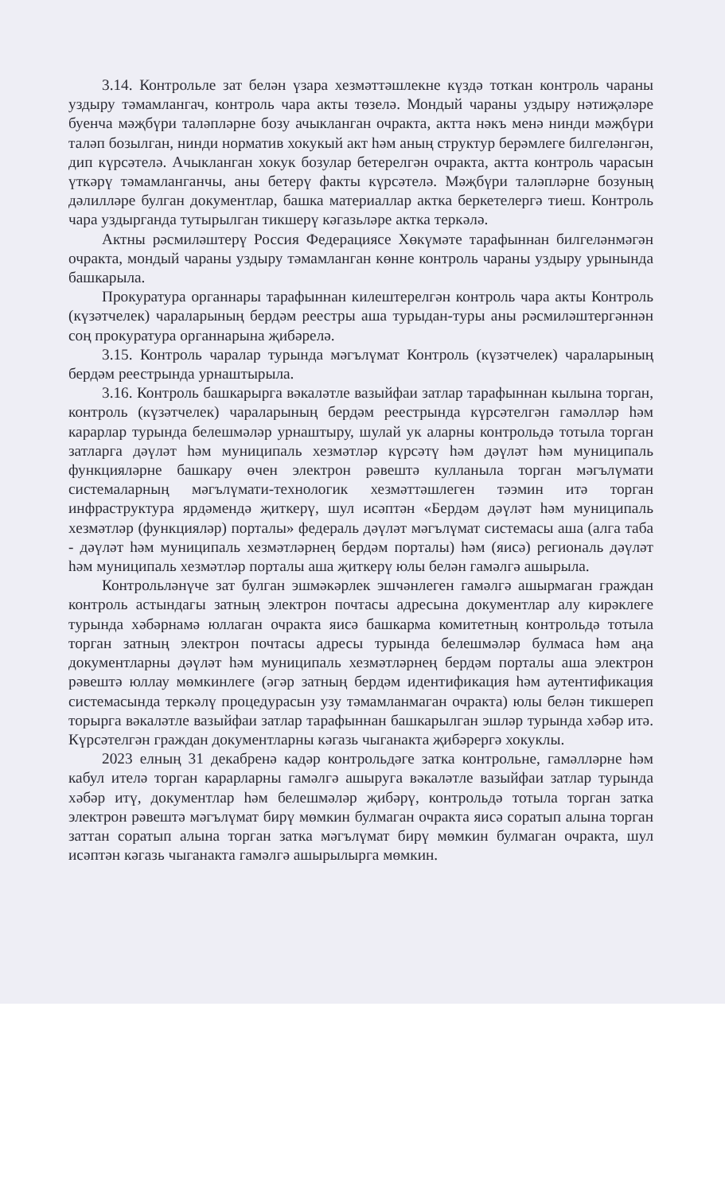3.14. Контрольле зат белән үзара хезмәттәшлекне күздә тоткан контроль чараны уздыру тәмамлангач, контроль чара акты төзелә. Мондый чараны уздыру нәтиҗәләре буенча мәҗбүри таләпләрне бозу ачыкланган очракта, актта нәкъ менә нинди мәҗбүри таләп бозылган, нинди норматив хокукый акт һәм аның структур берәмлеге билгеләнгән, дип күрсәтелә. Ачыкланган хокук бозулар бетерелгән очракта, актта контроль чарасын үткәрү тәмамланганчы, аны бетерү факты күрсәтелә. Мәҗбүри таләпләрне бозуның дәлилләре булган документлар, башка материаллар актка беркетелергә тиеш. Контроль чара уздырганда тутырылган тикшерү кәгазьләре актка теркәлә.
Актны рәсмиләштерү Россия Федерациясе Хөкүмәте тарафыннан билгеләнмәгән очракта, мондый чараны уздыру тәмамланган көнне контроль чараны уздыру урынында башкарыла.
Прокуратура органнары тарафыннан килештерелгән контроль чара акты Контроль (күзәтчелек) чараларының бердәм реестры аша турыдан-туры аны рәсмиләштергәннән соң прокуратура органнарына җибәрелә.
3.15. Контроль чаралар турында мәгълүмат Контроль (күзәтчелек) чараларының бердәм реестрында урнаштырыла.
3.16. Контроль башкарырга вәкаләтле вазыйфаи затлар тарафыннан кылына торган, контроль (күзәтчелек) чараларының бердәм реестрында күрсәтелгән гамәлләр һәм карарлар турында белешмәләр урнаштыру, шулай ук аларны контрольдә тотыла торган затларга дәүләт һәм муниципаль хезмәтләр күрсәтү һәм дәүләт һәм муниципаль функцияләрне башкару өчен электрон рәвештә кулланыла торган мәгълүмати системаларның мәгълүмати-технологик хезмәттәшлеген тәэмин итә торган инфраструктура ярдәмендә җиткерү, шул исәптән «Бердәм дәүләт һәм муниципаль хезмәтләр (функцияләр) порталы» федераль дәүләт мәгълүмат системасы аша (алга таба - дәүләт һәм муниципаль хезмәтләрнең бердәм порталы) һәм (яисә) региональ дәүләт һәм муниципаль хезмәтләр порталы аша җиткерү юлы белән гамәлгә ашырыла.
Контрольләнүче зат булган эшмәкәрлек эшчәнлеген гамәлгә ашырмаган граждан контроль астындагы затның электрон почтасы адресына документлар алу кирәклеге турында хәбәрнамә юллаган очракта яисә башкарма комитетның контрольдә тотыла торган затның электрон почтасы адресы турында белешмәләр булмаса һәм аңа документларны дәүләт һәм муниципаль хезмәтләрнең бердәм порталы аша электрон рәвештә юллау мөмкинлеге (әгәр затның бердәм идентификация һәм аутентификация системасында теркәлү процедурасын узу тәмамланмаган очракта) юлы белән тикшереп торырга вәкаләтле вазыйфаи затлар тарафыннан башкарылган эшләр турында хәбәр итә. Күрсәтелгән граждан документларны кәгазь чыганакта җибәрергә хокуклы.
2023 елның 31 декабренә кадәр контрольдәге затка контрольне, гамәлләрне һәм кабул ителә торган карарларны гамәлгә ашыруга вәкаләтле вазыйфаи затлар турында хәбәр итү, документлар һәм белешмәләр җибәрү, контрольдә тотыла торган затка электрон рәвештә мәгълүмат бирү мөмкин булмаган очракта яисә соратып алына торган заттан соратып алына торган затка мәгълүмат бирү мөмкин булмаган очракта, шул исәптән кәгазь чыганакта гамәлгә ашырылырга мөмкин.